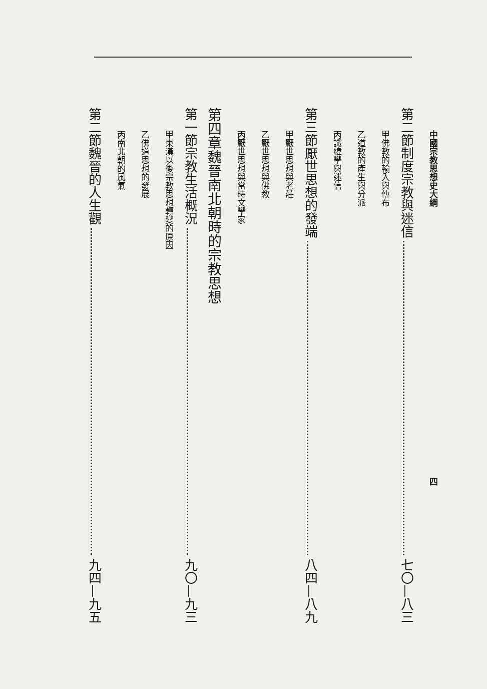中國宗教思想史大綱 四
第二節 制度宗教與迷信 七〇—八三
甲 佛教的輸入與傳布
乙 道教的產生與分派
丙 讖緯學與迷信
第三節 厭世思想的發端 八四—八九
甲 厭世思想與老莊
乙 厭世思想與佛教
丙 厭世思想與當時文學家
第四章 魏晉南北朝時的宗教思想
第一節 宗教生活概況 九〇—九三
甲 東漢以後宗教思想轉變的原因
乙 佛道思想的發展
丙 南北朝的風氣
第二節 魏晉的人生觀 九四—九五